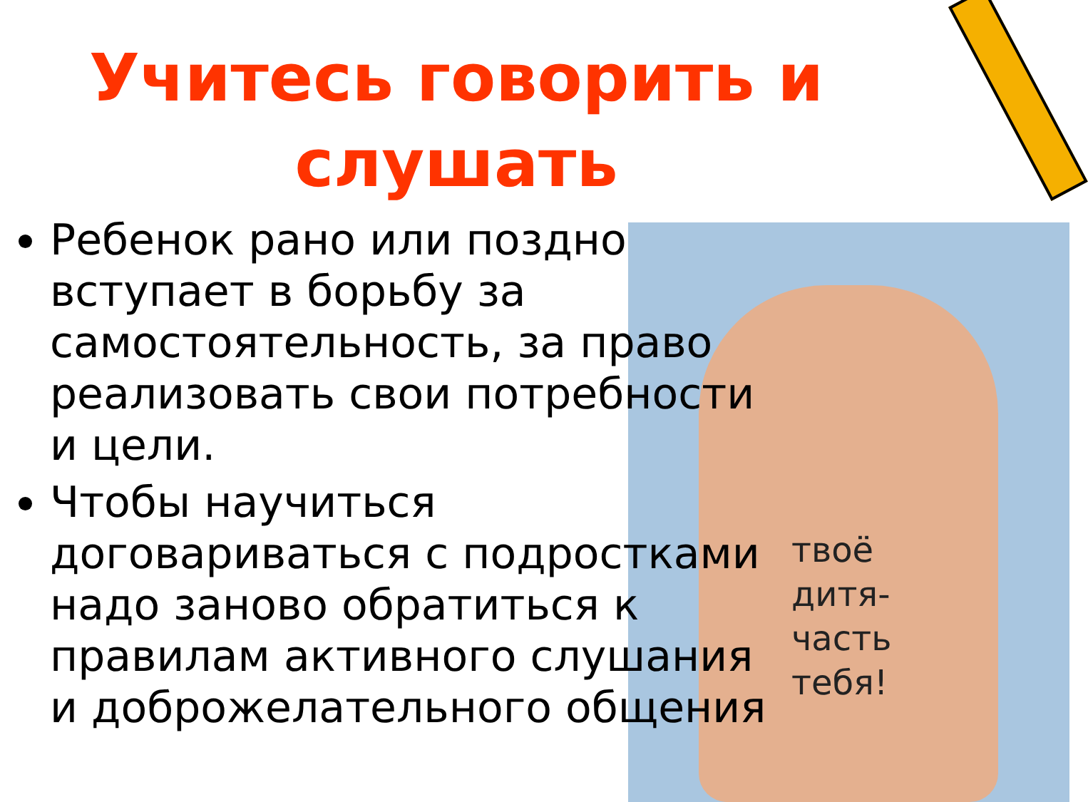Учитесь говорить и
слушать
Ребенок рано или поздно вступает в борьбу за самостоятельность, за право реализовать свои потребности и цели.
Чтобы научиться договариваться с подростками надо заново обратиться к правилам активного слушания и доброжелательного общения
твоё
дитя-
часть
тебя!